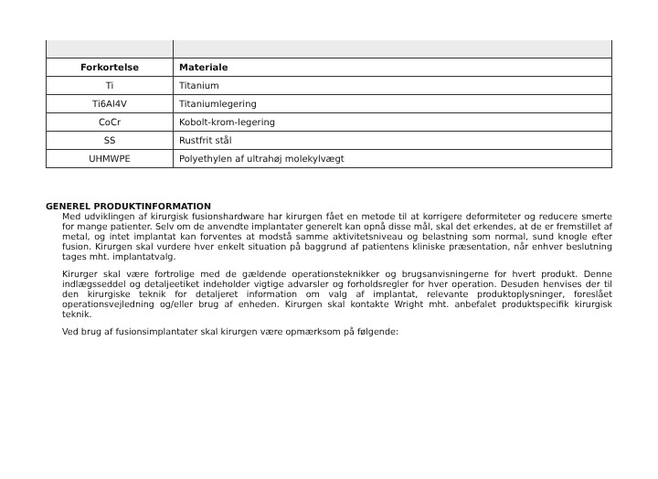| Forkortelse | Materiale |
| --- | --- |
| Ti | Titanium |
| Ti6Al4V | Titaniumlegering |
| CoCr | Kobolt-krom-legering |
| SS | Rustfrit stål |
| UHMWPE | Polyethylen af ultrahøj molekylvægt |
GENEREL PRODUKTINFORMATION
Med udviklingen af kirurgisk fusionshardware har kirurgen fået en metode til at korrigere deformiteter og reducere smerte for mange patienter. Selv om de anvendte implantater generelt kan opnå disse mål, skal det erkendes, at de er fremstillet af metal, og intet implantat kan forventes at modstå samme aktivitetsniveau og belastning som normal, sund knogle efter fusion. Kirurgen skal vurdere hver enkelt situation på baggrund af patientens kliniske præsentation, når enhver beslutning tages mht. implantatvalg.
Kirurger skal være fortrolige med de gældende operationsteknikker og brugsanvisningerne for hvert produkt. Denne indlægsseddel og detaljeetiket indeholder vigtige advarsler og forholdsregler for hver operation. Desuden henvises der til den kirurgiske teknik for detaljeret information om valg af implantat, relevante produktoplysninger, foreslået operationsvejledning og/eller brug af enheden. Kirurgen skal kontakte Wright mht. anbefalet produktspecifik kirurgisk teknik.
Ved brug af fusionsimplantater skal kirurgen være opmærksom på følgende: